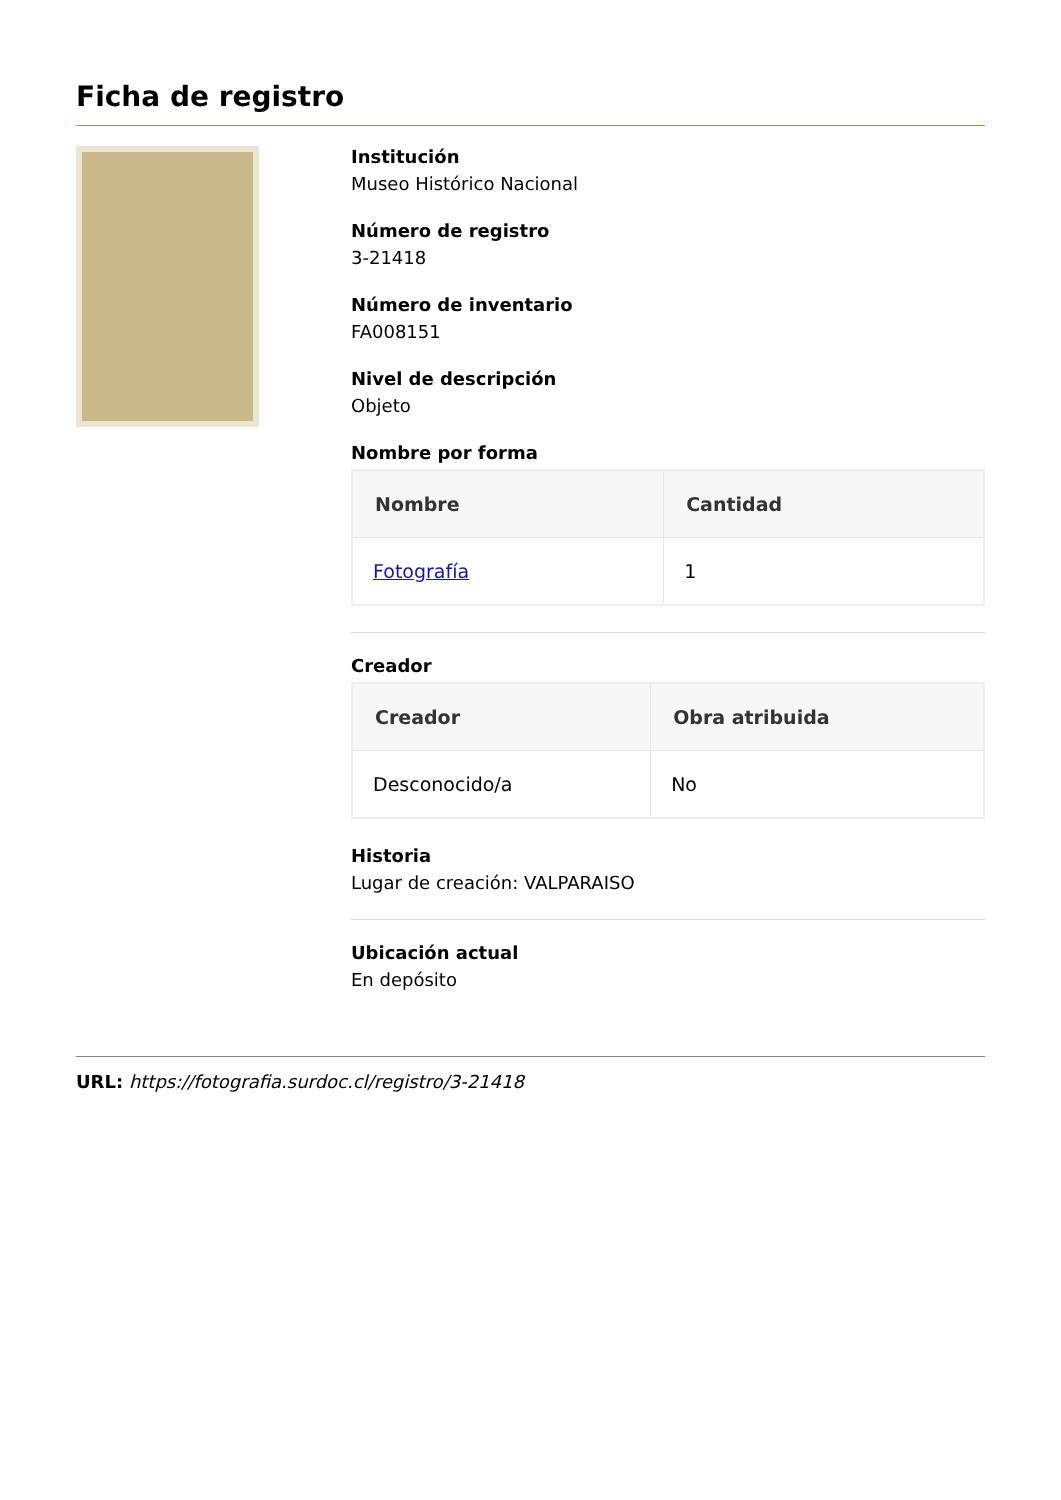Ficha de registro
Institución
Museo Histórico Nacional
Número de registro
3-21418
Número de inventario
FA008151
Nivel de descripción
Objeto
Nombre por forma
| Nombre | Cantidad |
| --- | --- |
| Fotografía | 1 |
Creador
| Creador | Obra atribuida |
| --- | --- |
| Desconocido/a | No |
Historia
Lugar de creación: VALPARAISO
Ubicación actual
En depósito
URL: https://fotografia.surdoc.cl/registro/3-21418